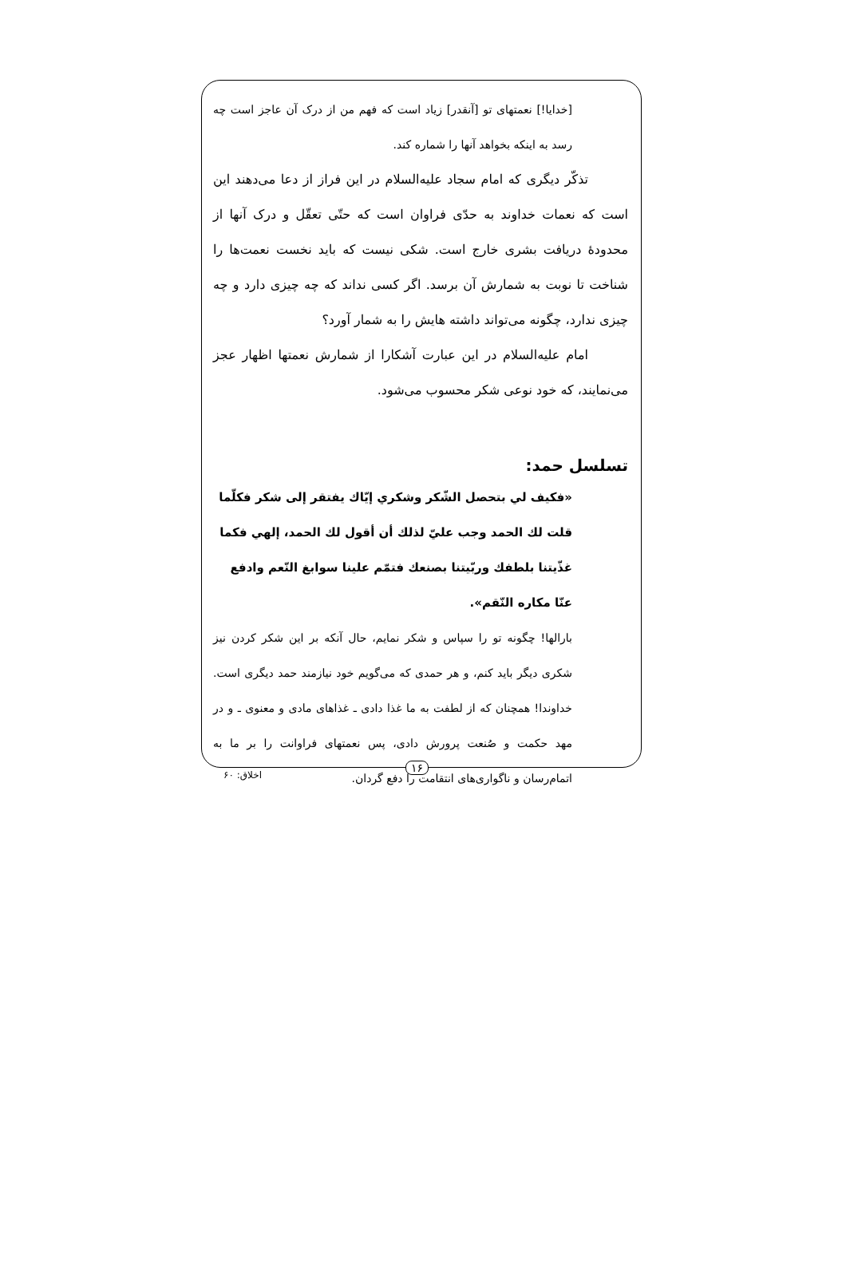[خدایا!] نعمتهای تو [آنقدر] زیاد است که فهم من از درک آن عاجز است چه رسد به اینکه بخواهد آنها را شماره کند.
تذکّر دیگری که امام سجاد علیه‌السلام در این فراز از دعا می‌دهند این است که نعمات خداوند به حدّی فراوان است که حتّی تعقّل و درک آنها از محدودهٔ دریافت بشری خارج است. شکی نیست که باید نخست نعمت‌ها را شناخت تا نوبت به شمارش آن برسد. اگر کسی نداند که چه چیزی دارد و چه چیزی ندارد، چگونه می‌تواند داشته هایش را به شمار آورد؟
امام علیه‌السلام در این عبارت آشکارا از شمارش نعمتها اظهار عجز می‌نمایند، که خود نوعی شکر محسوب می‌شود.
تسلسل حمد:
«فكيف لي بتحصل الشّكر وشكري إيّاك يفتقر إلى شكر فكلّما قلت لك الحمد وجب عليّ لذلك أن أقول لك الحمد، إلهي فكما غذّيتنا بلطفك وربّيتنا بصنعك فتمّم علينا سوابغ النّعم وادفع عنّا مكاره النّقم».
بارالها! چگونه تو را سپاس و شکر نمایم، حال آنکه بر این شکر کردن نیز شکری دیگر باید کنم، و هر حمدی که می‌گویم خود نیازمند حمد دیگری است. خداوندا! همچنان که از لطفت به ما غذا دادی ـ غذاهای مادی و معنوی ـ و در مهد حکمت و صُنعت پرورش دادی، پس نعمتهای فراوانت را بر ما به اتمام‌رسان و ناگواری‌های انتقامت را دفع گردان.
۱۶
اخلاق: ۶۰